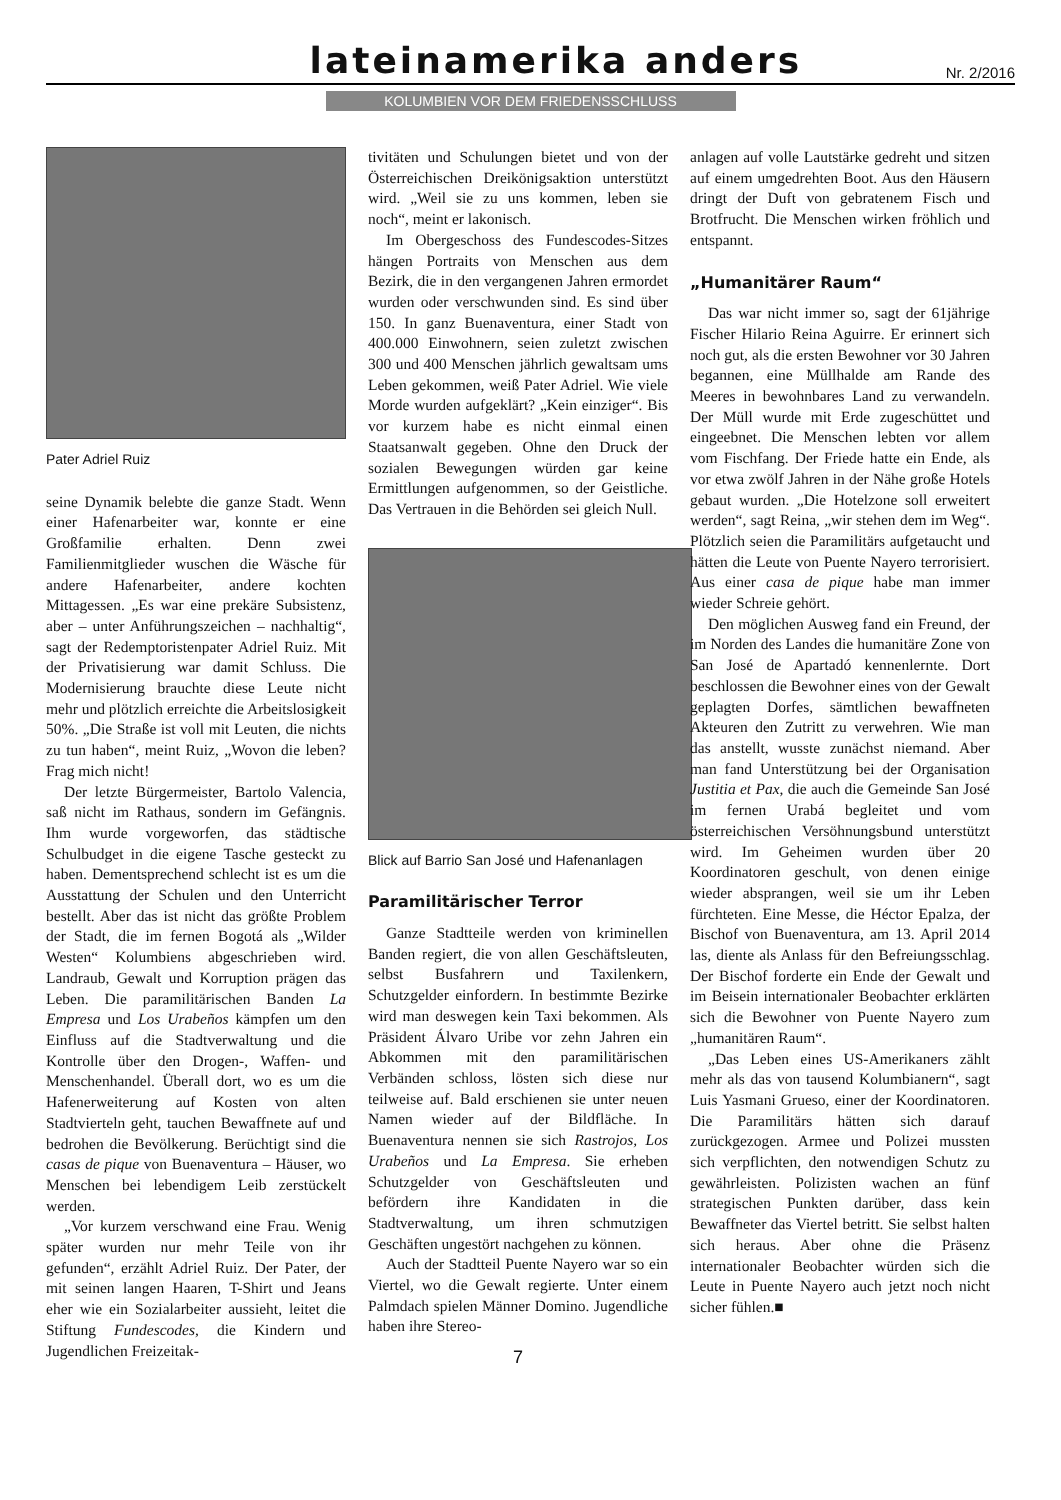lateinamerika anders
Nr. 2/2016
KOLUMBIEN VOR DEM FRIEDENSSCHLUSS
Pater Adriel Ruiz
seine Dynamik belebte die ganze Stadt. Wenn einer Hafenarbeiter war, konnte er eine Großfamilie erhalten. Denn zwei Familienmitglieder wuschen die Wäsche für andere Hafenarbeiter, andere kochten Mittagessen. „Es war eine prekäre Subsistenz, aber – unter Anführungszeichen – nachhaltig“, sagt der Redemptoristenpater Adriel Ruiz. Mit der Privatisierung war damit Schluss. Die Modernisierung brauchte diese Leute nicht mehr und plötzlich erreichte die Arbeitslosigkeit 50%. „Die Straße ist voll mit Leuten, die nichts zu tun haben“, meint Ruiz, „Wovon die leben? Frag mich nicht!
Der letzte Bürgermeister, Bartolo Valencia, saß nicht im Rathaus, sondern im Gefängnis. Ihm wurde vorgeworfen, das städtische Schulbudget in die eigene Tasche gesteckt zu haben. Dementsprechend schlecht ist es um die Ausstattung der Schulen und den Unterricht bestellt. Aber das ist nicht das größte Problem der Stadt, die im fernen Bogotá als „Wilder Westen“ Kolumbiens abgeschrieben wird. Landraub, Gewalt und Korruption prägen das Leben. Die paramilitärischen Banden La Empresa und Los Urabeños kämpfen um den Einfluss auf die Stadtverwaltung und die Kontrolle über den Drogen-, Waffen- und Menschenhandel. Überall dort, wo es um die Hafenerweiterung auf Kosten von alten Stadtvierteln geht, tauchen Bewaffnete auf und bedrohen die Bevölkerung. Berüchtigt sind die casas de pique von Buenaventura – Häuser, wo Menschen bei lebendigem Leib zerstückelt werden.
„Vor kurzem verschwand eine Frau. Wenig später wurden nur mehr Teile von ihr gefunden“, erzählt Adriel Ruiz. Der Pater, der mit seinen langen Haaren, T-Shirt und Jeans eher wie ein Sozialarbeiter aussieht, leitet die Stiftung Fundescodes, die Kindern und Jugendlichen Freizeitak-
tivitäten und Schulungen bietet und von der Österreichischen Dreikönigsaktion unterstützt wird. „Weil sie zu uns kommen, leben sie noch“, meint er lakonisch.
Im Obergeschoss des Fundescodes-Sitzes hängen Portraits von Menschen aus dem Bezirk, die in den vergangenen Jahren ermordet wurden oder verschwunden sind. Es sind über 150. In ganz Buenaventura, einer Stadt von 400.000 Einwohnern, seien zuletzt zwischen 300 und 400 Menschen jährlich gewaltsam ums Leben gekommen, weiß Pater Adriel. Wie viele Morde wurden aufgeklärt? „Kein einziger“. Bis vor kurzem habe es nicht einmal einen Staatsanwalt gegeben. Ohne den Druck der sozialen Bewegungen würden gar keine Ermittlungen aufgenommen, so der Geistliche. Das Vertrauen in die Behörden sei gleich Null.
Blick auf Barrio San José und Hafenanlagen
Paramilitärischer Terror
Ganze Stadtteile werden von kriminellen Banden regiert, die von allen Geschäftsleuten, selbst Busfahrern und Taxilenkern, Schutzgelder einfordern. In bestimmte Bezirke wird man deswegen kein Taxi bekommen. Als Präsident Álvaro Uribe vor zehn Jahren ein Abkommen mit den paramilitärischen Verbänden schloss, lösten sich diese nur teilweise auf. Bald erschienen sie unter neuen Namen wieder auf der Bildfläche. In Buenaventura nennen sie sich Rastrojos, Los Urabeños und La Empresa. Sie erheben Schutzgelder von Geschäftsleuten und befördern ihre Kandidaten in die Stadtverwaltung, um ihren schmutzigen Geschäften ungestört nachgehen zu können.
Auch der Stadtteil Puente Nayero war so ein Viertel, wo die Gewalt regierte. Unter einem Palmdach spielen Männer Domino. Jugendliche haben ihre Stereo-
7
anlagen auf volle Lautstärke gedreht und sitzen auf einem umgedrehten Boot. Aus den Häusern dringt der Duft von gebratenem Fisch und Brotfrucht. Die Menschen wirken fröhlich und entspannt.
„Humanitärer Raum“
Das war nicht immer so, sagt der 61jährige Fischer Hilario Reina Aguirre. Er erinnert sich noch gut, als die ersten Bewohner vor 30 Jahren begannen, eine Müllhalde am Rande des Meeres in bewohnbares Land zu verwandeln. Der Müll wurde mit Erde zugeschüttet und eingeebnet. Die Menschen lebten vor allem vom Fischfang. Der Friede hatte ein Ende, als vor etwa zwölf Jahren in der Nähe große Hotels gebaut wurden. „Die Hotelzone soll erweitert werden“, sagt Reina, „wir stehen dem im Weg“. Plötzlich seien die Paramilitärs aufgetaucht und hätten die Leute von Puente Nayero terrorisiert. Aus einer casa de pique habe man immer wieder Schreie gehört.
Den möglichen Ausweg fand ein Freund, der im Norden des Landes die humanitäre Zone von San José de Apartadó kennenlernte. Dort beschlossen die Bewohner eines von der Gewalt geplagten Dorfes, sämtlichen bewaffneten Akteuren den Zutritt zu verwehren. Wie man das anstellt, wusste zunächst niemand. Aber man fand Unterstützung bei der Organisation Justitia et Pax, die auch die Gemeinde San José im fernen Urabá begleitet und vom österreichischen Versöhnungsbund unterstützt wird. Im Geheimen wurden über 20 Koordinatoren geschult, von denen einige wieder absprangen, weil sie um ihr Leben fürchteten. Eine Messe, die Héctor Epalza, der Bischof von Buenaventura, am 13. April 2014 las, diente als Anlass für den Befreiungsschlag. Der Bischof forderte ein Ende der Gewalt und im Beisein internationaler Beobachter erklärten sich die Bewohner von Puente Nayero zum „humanitären Raum“.
„Das Leben eines US-Amerikaners zählt mehr als das von tausend Kolumbianern“, sagt Luis Yasmani Grueso, einer der Koordinatoren. Die Paramilitärs hätten sich darauf zurückgezogen. Armee und Polizei mussten sich verpflichten, den notwendigen Schutz zu gewährleisten. Polizisten wachen an fünf strategischen Punkten darüber, dass kein Bewaffneter das Viertel betritt. Sie selbst halten sich heraus. Aber ohne die Präsenz internationaler Beobachter würden sich die Leute in Puente Nayero auch jetzt noch nicht sicher fühlen.■